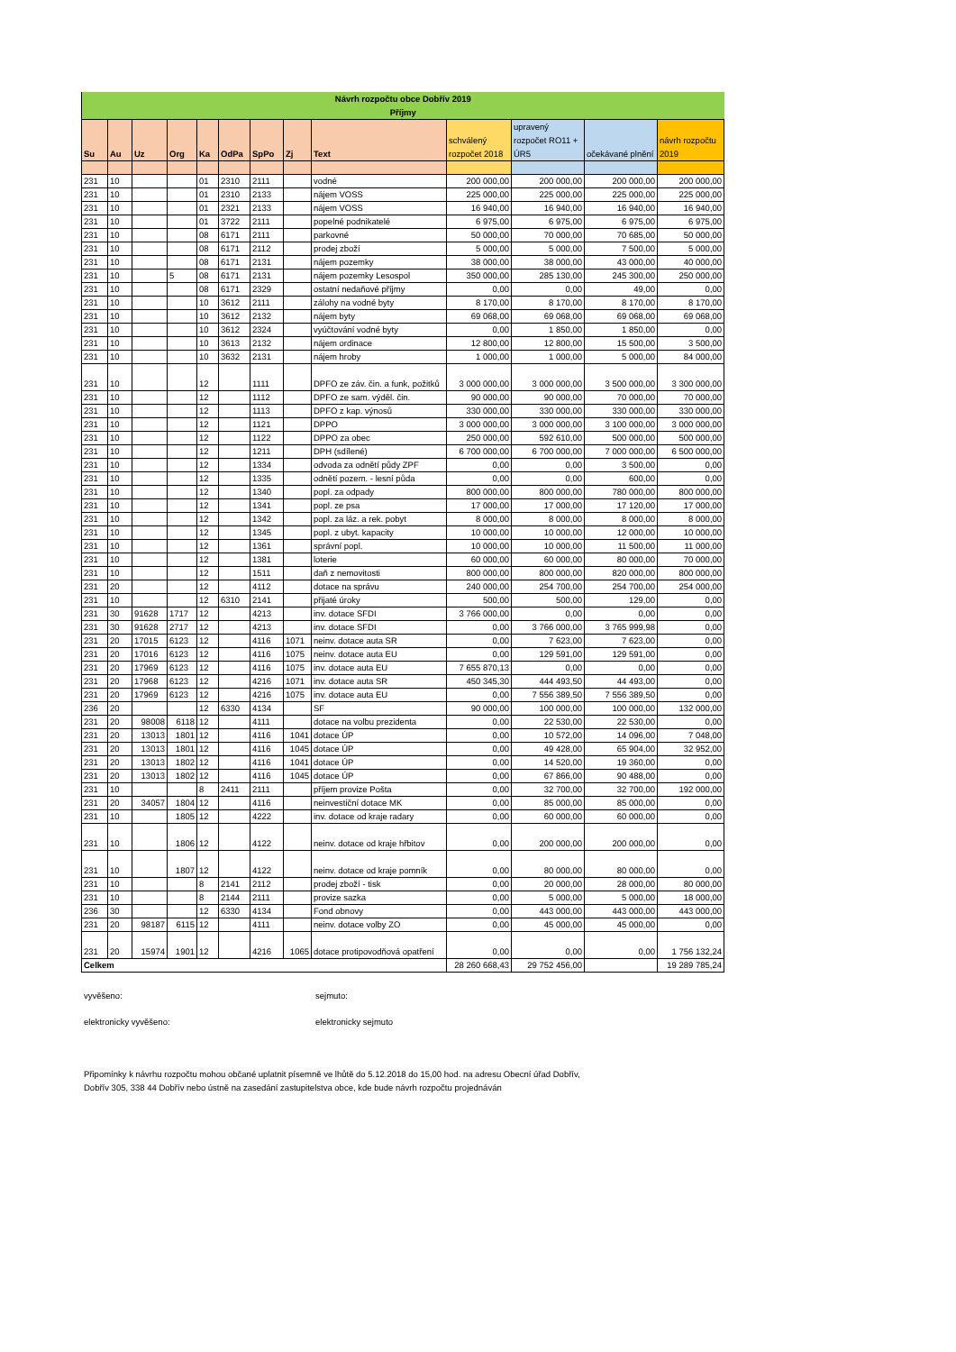| Návrh rozpočtu obce Dobřív 2019 Příjmy | | | | | | | | | | | | |
| Su | Au | Uz | Org | Ka | OdPa | SpPo | Zj | Text | schválený rozpočet 2018 | upravený rozpočet RO11 + ÚR5 | očekávané plnění | návrh rozpočtu 2019 |
| 231 | 10 | | | 01 | 2310 | 2111 | | vodné | 200 000,00 | 200 000,00 | 200 000,00 | 200 000,00 |
| 231 | 10 | | | 01 | 2310 | 2133 | | nájem VOSS | 225 000,00 | 225 000,00 | 225 000,00 | 225 000,00 |
| 231 | 10 | | | 01 | 2321 | 2133 | | nájem VOSS | 16 940,00 | 16 940,00 | 16 940,00 | 16 940,00 |
| 231 | 10 | | | 01 | 3722 | 2111 | | popelné podnikatelé | 6 975,00 | 6 975,00 | 6 975,00 | 6 975,00 |
| 231 | 10 | | | 08 | 6171 | 2111 | | parkovné | 50 000,00 | 70 000,00 | 70 685,00 | 50 000,00 |
| 231 | 10 | | | 08 | 6171 | 2112 | | prodej zboží | 5 000,00 | 5 000,00 | 7 500,00 | 5 000,00 |
| 231 | 10 | | | 08 | 6171 | 2131 | | nájem pozemky | 38 000,00 | 38 000,00 | 43 000,00 | 40 000,00 |
| 231 | 10 | | 5 | 08 | 6171 | 2131 | | nájem pozemky Lesospol | 350 000,00 | 285 130,00 | 245 300,00 | 250 000,00 |
| 231 | 10 | | | 08 | 6171 | 2329 | | ostatní nedaňové příjmy | 0,00 | 0,00 | 49,00 | 0,00 |
| 231 | 10 | | | 10 | 3612 | 2111 | | zálohy na vodné byty | 8 170,00 | 8 170,00 | 8 170,00 | 8 170,00 |
| 231 | 10 | | | 10 | 3612 | 2132 | | nájem byty | 69 068,00 | 69 068,00 | 69 068,00 | 69 068,00 |
| 231 | 10 | | | 10 | 3612 | 2324 | | vyúčtování vodné byty | 0,00 | 1 850,00 | 1 850,00 | 0,00 |
| 231 | 10 | | | 10 | 3613 | 2132 | | nájem ordinace | 12 800,00 | 12 800,00 | 15 500,00 | 3 500,00 |
| 231 | 10 | | | 10 | 3632 | 2131 | | nájem hroby | 1 000,00 | 1 000,00 | 5 000,00 | 84 000,00 |
| 231 | 10 | | | 12 | | 1111 | | DPFO ze záv. čin. a funk, požitků | 3 000 000,00 | 3 000 000,00 | 3 500 000,00 | 3 300 000,00 |
| 231 | 10 | | | 12 | | 1112 | | DPFO ze sam. výděl. čin. | 90 000,00 | 90 000,00 | 70 000,00 | 70 000,00 |
| 231 | 10 | | | 12 | | 1113 | | DPFO z kap. výnosů | 330 000,00 | 330 000,00 | 330 000,00 | 330 000,00 |
| 231 | 10 | | | 12 | | 1121 | | DPPO | 3 000 000,00 | 3 000 000,00 | 3 100 000,00 | 3 000 000,00 |
| 231 | 10 | | | 12 | | 1122 | | DPPO za obec | 250 000,00 | 592 610,00 | 500 000,00 | 500 000,00 |
| 231 | 10 | | | 12 | | 1211 | | DPH (sdílené) | 6 700 000,00 | 6 700 000,00 | 7 000 000,00 | 6 500 000,00 |
| 231 | 10 | | | 12 | | 1334 | | odvoda za odnětí půdy ZPF | 0,00 | 0,00 | 3 500,00 | 0,00 |
| 231 | 10 | | | 12 | | 1335 | | odnětí pozem. - lesní půda | 0,00 | 0,00 | 600,00 | 0,00 |
| 231 | 10 | | | 12 | | 1340 | | popl. za odpady | 800 000,00 | 800 000,00 | 780 000,00 | 800 000,00 |
| 231 | 10 | | | 12 | | 1341 | | popl. ze psa | 17 000,00 | 17 000,00 | 17 120,00 | 17 000,00 |
| 231 | 10 | | | 12 | | 1342 | | popl. za láz. a rek. pobyt | 8 000,00 | 8 000,00 | 8 000,00 | 8 000,00 |
| 231 | 10 | | | 12 | | 1345 | | popl. z ubyt. kapacity | 10 000,00 | 10 000,00 | 12 000,00 | 10 000,00 |
| 231 | 10 | | | 12 | | 1361 | | správní popl. | 10 000,00 | 10 000,00 | 11 500,00 | 11 000,00 |
| 231 | 10 | | | 12 | | 1381 | | loterie | 60 000,00 | 60 000,00 | 80 000,00 | 70 000,00 |
| 231 | 10 | | | 12 | | 1511 | | daň z nemovitosti | 800 000,00 | 800 000,00 | 820 000,00 | 800 000,00 |
| 231 | 20 | | | 12 | | 4112 | | dotace na správu | 240 000,00 | 254 700,00 | 254 700,00 | 254 000,00 |
| 231 | 10 | | | 12 | 6310 | 2141 | | přijaté úroky | 500,00 | 500,00 | 129,00 | 0,00 |
| 231 | 30 | 91628 | 1717 | 12 | | 4213 | | inv. dotace SFDI | 3 766 000,00 | 0,00 | 0,00 | 0,00 |
| 231 | 30 | 91628 | 2717 | 12 | | 4213 | | inv. dotace SFDI | 0,00 | 3 766 000,00 | 3 765 999,98 | 0,00 |
| 231 | 20 | 17015 | 6123 | 12 | | 4116 | 1071 | neinv. dotace auta SR | 0,00 | 7 623,00 | 7 623,00 | 0,00 |
| 231 | 20 | 17016 | 6123 | 12 | | 4116 | 1075 | neinv. dotace auta EU | 0,00 | 129 591,00 | 129 591,00 | 0,00 |
| 231 | 20 | 17969 | 6123 | 12 | | 4116 | 1075 | inv. dotace auta EU | 7 655 870,13 | 0,00 | 0,00 | 0,00 |
| 231 | 20 | 17968 | 6123 | 12 | | 4216 | 1071 | inv. dotace auta SR | 450 345,30 | 444 493,50 | 44 493,00 | 0,00 |
| 231 | 20 | 17969 | 6123 | 12 | | 4216 | 1075 | inv. dotace auta EU | 0,00 | 7 556 389,50 | 7 556 389,50 | 0,00 |
| 236 | 20 | | | 12 | 6330 | 4134 | | SF | 90 000,00 | 100 000,00 | 100 000,00 | 132 000,00 |
| 231 | 20 | 98008 | 6118 | 12 | | 4111 | | dotace na volbu prezidenta | 0,00 | 22 530,00 | 22 530,00 | 0,00 |
| 231 | 20 | 13013 | 1801 | 12 | | 4116 | 1041 | dotace ÚP | 0,00 | 10 572,00 | 14 096,00 | 7 048,00 |
| 231 | 20 | 13013 | 1801 | 12 | | 4116 | 1045 | dotace ÚP | 0,00 | 49 428,00 | 65 904,00 | 32 952,00 |
| 231 | 20 | 13013 | 1802 | 12 | | 4116 | 1041 | dotace ÚP | 0,00 | 14 520,00 | 19 360,00 | 0,00 |
| 231 | 20 | 13013 | 1802 | 12 | | 4116 | 1045 | dotace ÚP | 0,00 | 67 866,00 | 90 488,00 | 0,00 |
| 231 | 10 | | | 8 | 2411 | 2111 | | příjem provize Pošta | 0,00 | 32 700,00 | 32 700,00 | 192 000,00 |
| 231 | 20 | 34057 | 1804 | 12 | | 4116 | | neinvestiční dotace MK | 0,00 | 85 000,00 | 85 000,00 | 0,00 |
| 231 | 10 | | 1805 | 12 | | 4222 | | inv. dotace od kraje radary | 0,00 | 60 000,00 | 60 000,00 | 0,00 |
| 231 | 10 | | 1806 | 12 | | 4122 | | neinv. dotace od kraje hřbitov | 0,00 | 200 000,00 | 200 000,00 | 0,00 |
| 231 | 10 | | 1807 | 12 | | 4122 | | neinv. dotace od kraje pomník | 0,00 | 80 000,00 | 80 000,00 | 0,00 |
| 231 | 10 | | | 8 | 2141 | 2112 | | prodej zboží - tisk | 0,00 | 20 000,00 | 28 000,00 | 80 000,00 |
| 231 | 10 | | | 8 | 2144 | 2111 | | provize sazka | 0,00 | 5 000,00 | 5 000,00 | 18 000,00 |
| 236 | 30 | | | 12 | 6330 | 4134 | | Fond obnovy | 0,00 | 443 000,00 | 443 000,00 | 443 000,00 |
| 231 | 20 | 98187 | 6115 | 12 | | 4111 | | neinv. dotace volby ZO | 0,00 | 45 000,00 | 45 000,00 | 0,00 |
| 231 | 20 | 15974 | 1901 | 12 | | 4216 | 1065 | dotace protipovodňová opatření | 0,00 | 0,00 | 0,00 | 1 756 132,24 |
| Celkem | | | | | | | | | 28 260 668,43 | 29 752 456,00 | | 19 289 785,24 |
vyvěšeno: sejmuto:
elektronicky vyvěšeno: elektronicky sejmuto
Připomínky k návrhu rozpočtu mohou občané uplatnit písemně ve lhůtě do 5.12.2018 do 15,00 hod. na adresu Obecní úřad Dobřív,
Dobřív 305, 338 44 Dobřív nebo ústně na zasedání zastupitelstva obce, kde bude návrh rozpočtu projednáván